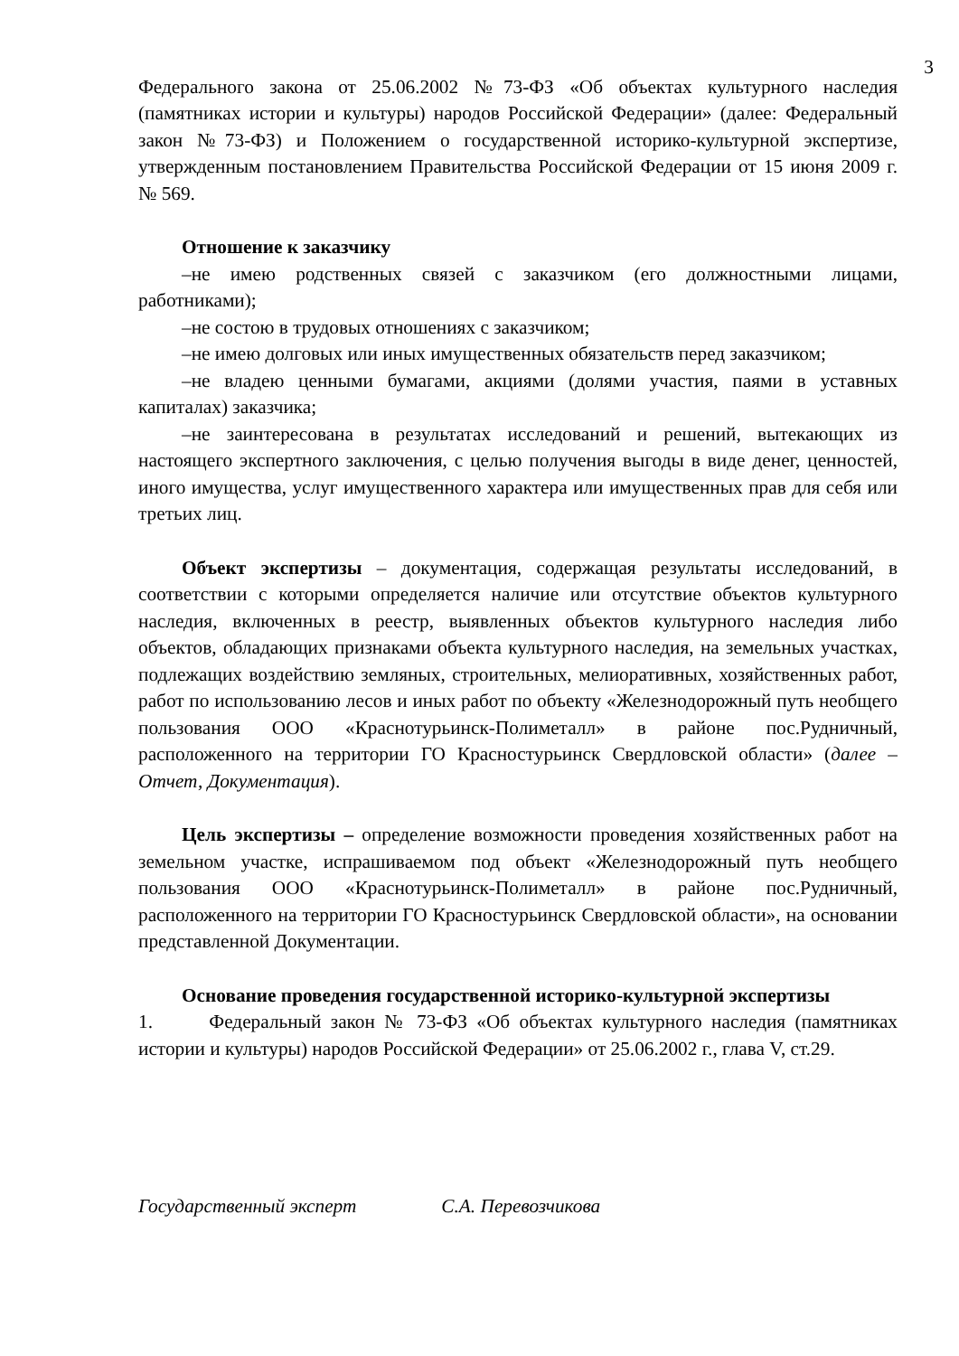3
Федерального закона от 25.06.2002 №73-ФЗ «Об объектах культурного наследия (памятниках истории и культуры) народов Российской Федерации» (далее: Федеральный закон №73-ФЗ) и Положением о государственной историко-культурной экспертизе, утвержденным постановлением Правительства Российской Федерации от 15 июня 2009 г. № 569.
Отношение к заказчику
–не имею родственных связей с заказчиком (его должностными лицами, работниками);
–не состою в трудовых отношениях с заказчиком;
–не имею долговых или иных имущественных обязательств перед заказчиком;
–не владею ценными бумагами, акциями (долями участия, паями в уставных капиталах) заказчика;
–не заинтересована в результатах исследований и решений, вытекающих из настоящего экспертного заключения, с целью получения выгоды в виде денег, ценностей, иного имущества, услуг имущественного характера или имущественных прав для себя или третьих лиц.
Объект экспертизы – документация, содержащая результаты исследований, в соответствии с которыми определяется наличие или отсутствие объектов культурного наследия, включенных в реестр, выявленных объектов культурного наследия либо объектов, обладающих признаками объекта культурного наследия, на земельных участках, подлежащих воздействию земляных, строительных, мелиоративных, хозяйственных работ, работ по использованию лесов и иных работ по объекту «Железнодорожный путь необщего пользования ООО «Краснотурьинск-Полиметалл» в районе пос.Рудничный, расположенного на территории ГО Красностурьинск Свердловской области» (далее – Отчет, Документация).
Цель экспертизы – определение возможности проведения хозяйственных работ на земельном участке, испрашиваемом под объект «Железнодорожный путь необщего пользования ООО «Краснотурьинск-Полиметалл» в районе пос.Рудничный, расположенного на территории ГО Красностурьинск Свердловской области», на основании представленной Документации.
Основание проведения государственной историко-культурной экспертизы
1. Федеральный закон № 73-ФЗ «Об объектах культурного наследия (памятниках истории и культуры) народов Российской Федерации» от 25.06.2002 г., глава V, ст.29.
Государственный эксперт С.А. Перевозчикова